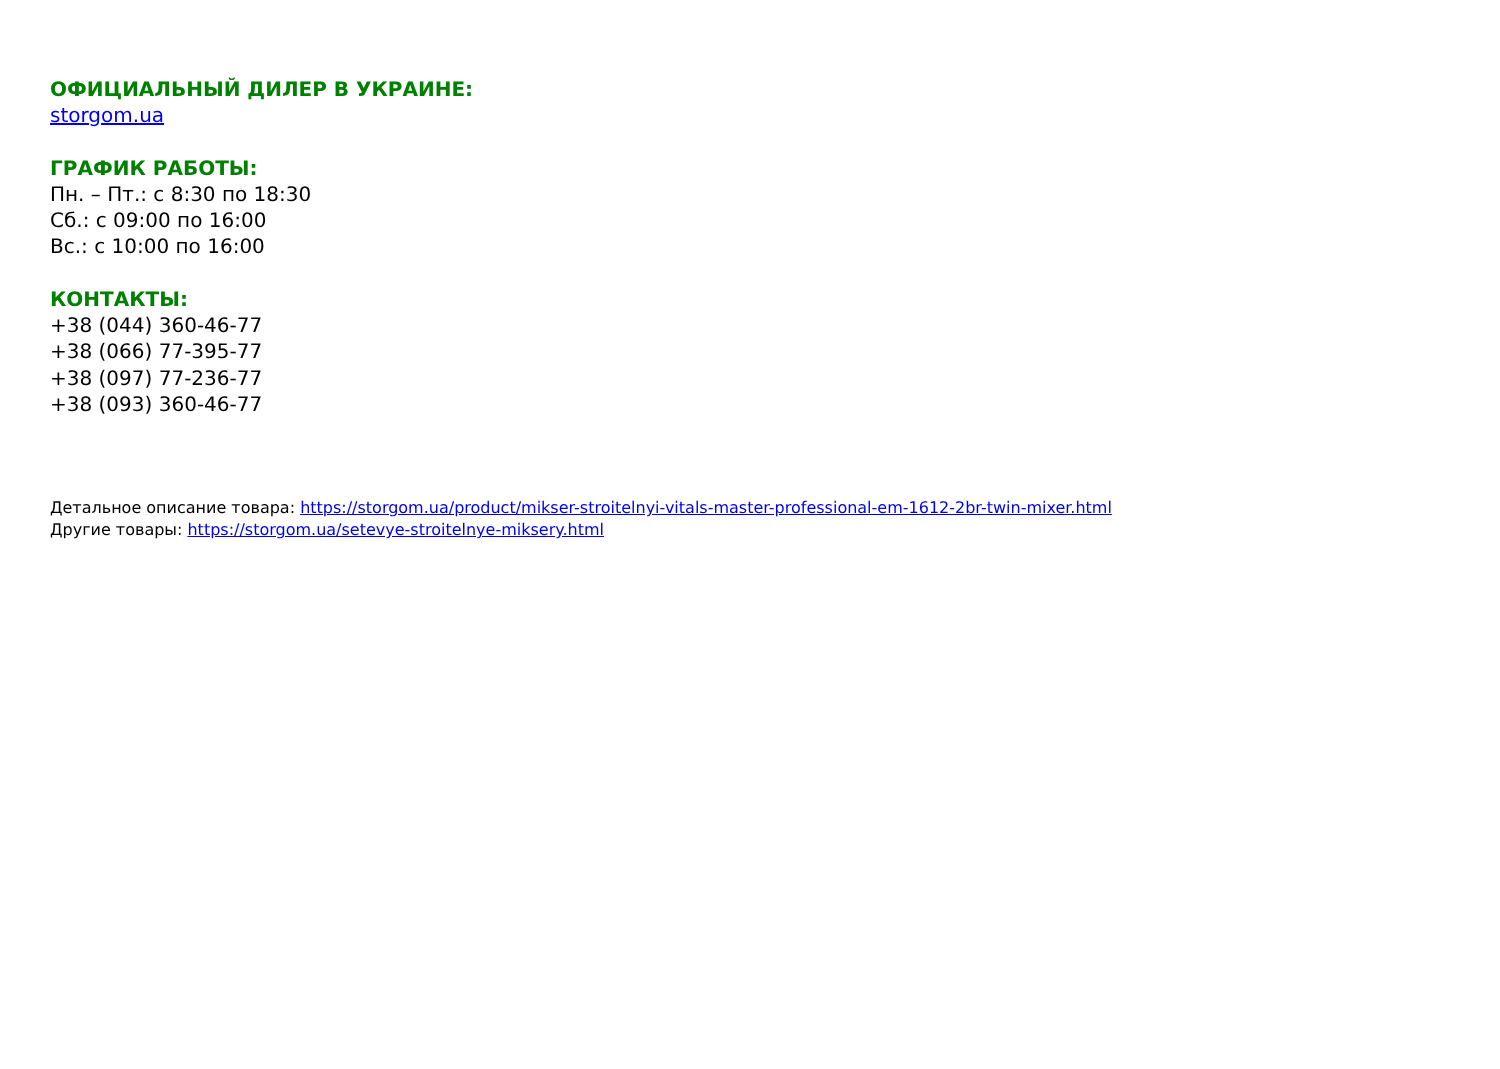ОФИЦИАЛЬНЫЙ ДИЛЕР В УКРАИНЕ:
storgom.ua
ГРАФИК РАБОТЫ:
Пн. – Пт.: с 8:30 по 18:30
Сб.: с 09:00 по 16:00
Вс.: с 10:00 по 16:00
КОНТАКТЫ:
+38 (044) 360-46-77
+38 (066) 77-395-77
+38 (097) 77-236-77
+38 (093) 360-46-77
Детальное описание товара: https://storgom.ua/product/mikser-stroitelnyi-vitals-master-professional-em-1612-2br-twin-mixer.html
Другие товары: https://storgom.ua/setevye-stroitelnye-miksery.html